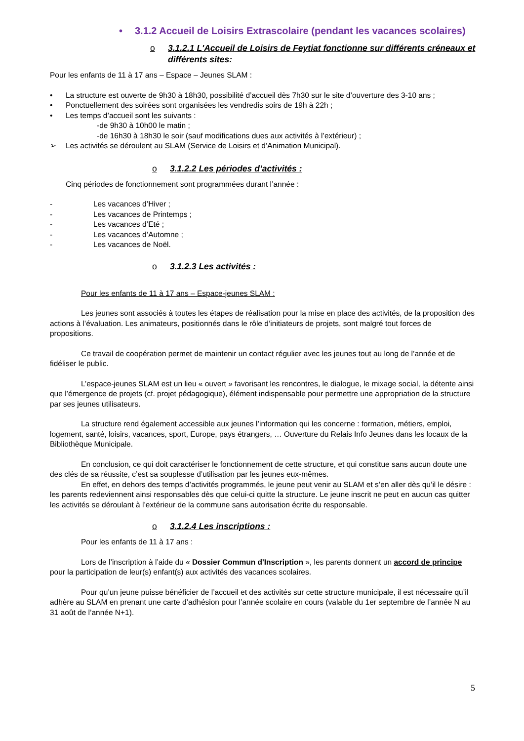• 3.1.2 Accueil de Loisirs Extrascolaire (pendant les vacances scolaires)
o 3.1.2.1 L'Accueil de Loisirs de Feytiat fonctionne sur différents créneaux et différents sites:
Pour les enfants de 11 à 17 ans – Espace – Jeunes SLAM :
• La structure est ouverte de 9h30 à 18h30, possibilité d’accueil dès 7h30 sur le site d’ouverture des 3-10 ans ;
• Ponctuellement des soirées sont organisées les vendredis soirs de 19h à 22h ;
• Les temps d’accueil sont les suivants :
-de 9h30 à 10h00 le matin ;
-de 16h30 à 18h30 le soir (sauf modifications dues aux activités à l’extérieur) ;
➢ Les activités se déroulent au SLAM (Service de Loisirs et d’Animation Municipal).
o 3.1.2.2 Les périodes d’activités :
Cinq périodes de fonctionnement sont programmées durant l’année :
- Les vacances d’Hiver ;
- Les vacances de Printemps ;
- Les vacances d’Eté ;
- Les vacances d’Automne ;
- Les vacances de Noël.
o 3.1.2.3 Les activités :
Pour les enfants de 11 à 17 ans – Espace-jeunes SLAM :
Les jeunes sont associés à toutes les étapes de réalisation pour la mise en place des activités, de la proposition des actions à l’évaluation. Les animateurs, positionnés dans le rôle d’initiateurs de projets, sont malgré tout forces de propositions.
Ce travail de coopération permet de maintenir un contact régulier avec les jeunes tout au long de l’année et de fidéliser le public.
L’espace-jeunes SLAM est un lieu « ouvert » favorisant les rencontres, le dialogue, le mixage social, la détente ainsi que l’émergence de projets (cf. projet pédagogique), élément indispensable pour permettre une appropriation de la structure par ses jeunes utilisateurs.
La structure rend également accessible aux jeunes l’information qui les concerne : formation, métiers, emploi, logement, santé, loisirs, vacances, sport, Europe, pays étrangers, … Ouverture du Relais Info Jeunes dans les locaux de la Bibliothèque Municipale.
En conclusion, ce qui doit caractériser le fonctionnement de cette structure, et qui constitue sans aucun doute une des clés de sa réussite, c’est sa souplesse d’utilisation par les jeunes eux-mêmes.
En effet, en dehors des temps d’activités programmés, le jeune peut venir au SLAM et s’en aller dès qu’il le désire : les parents redeviennent ainsi responsables dès que celui-ci quitte la structure. Le jeune inscrit ne peut en aucun cas quitter les activités se déroulant à l’extérieur de la commune sans autorisation écrite du responsable.
o 3.1.2.4 Les inscriptions :
Pour les enfants de 11 à 17 ans :
Lors de l’inscription à l’aide du « Dossier Commun d'Inscription », les parents donnent un accord de principe pour la participation de leur(s) enfant(s) aux activités des vacances scolaires.
Pour qu’un jeune puisse bénéficier de l’accueil et des activités sur cette structure municipale, il est nécessaire qu’il adhère au SLAM en prenant une carte d’adhésion pour l’année scolaire en cours (valable du 1er septembre de l’année N au 31 août de l’année N+1).
5